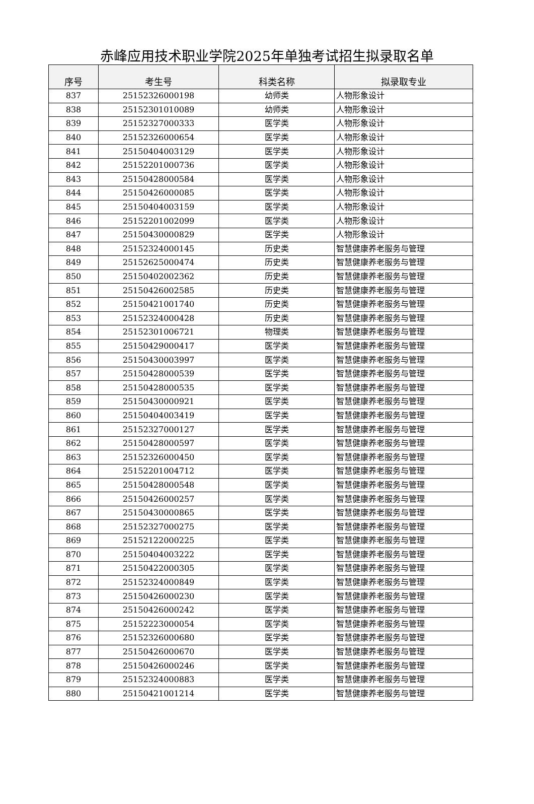赤峰应用技术职业学院2025年单独考试招生拟录取名单
| 序号 | 考生号 | 科类名称 | 拟录取专业 |
| --- | --- | --- | --- |
| 837 | 25152326000198 | 幼师类 | 人物形象设计 |
| 838 | 25152301010089 | 幼师类 | 人物形象设计 |
| 839 | 25152327000333 | 医学类 | 人物形象设计 |
| 840 | 25152326000654 | 医学类 | 人物形象设计 |
| 841 | 25150404003129 | 医学类 | 人物形象设计 |
| 842 | 25152201000736 | 医学类 | 人物形象设计 |
| 843 | 25150428000584 | 医学类 | 人物形象设计 |
| 844 | 25150426000085 | 医学类 | 人物形象设计 |
| 845 | 25150404003159 | 医学类 | 人物形象设计 |
| 846 | 25152201002099 | 医学类 | 人物形象设计 |
| 847 | 25150430000829 | 医学类 | 人物形象设计 |
| 848 | 25152324000145 | 历史类 | 智慧健康养老服务与管理 |
| 849 | 25152625000474 | 历史类 | 智慧健康养老服务与管理 |
| 850 | 25150402002362 | 历史类 | 智慧健康养老服务与管理 |
| 851 | 25150426002585 | 历史类 | 智慧健康养老服务与管理 |
| 852 | 25150421001740 | 历史类 | 智慧健康养老服务与管理 |
| 853 | 25152324000428 | 历史类 | 智慧健康养老服务与管理 |
| 854 | 25152301006721 | 物理类 | 智慧健康养老服务与管理 |
| 855 | 25150429000417 | 医学类 | 智慧健康养老服务与管理 |
| 856 | 25150430003997 | 医学类 | 智慧健康养老服务与管理 |
| 857 | 25150428000539 | 医学类 | 智慧健康养老服务与管理 |
| 858 | 25150428000535 | 医学类 | 智慧健康养老服务与管理 |
| 859 | 25150430000921 | 医学类 | 智慧健康养老服务与管理 |
| 860 | 25150404003419 | 医学类 | 智慧健康养老服务与管理 |
| 861 | 25152327000127 | 医学类 | 智慧健康养老服务与管理 |
| 862 | 25150428000597 | 医学类 | 智慧健康养老服务与管理 |
| 863 | 25152326000450 | 医学类 | 智慧健康养老服务与管理 |
| 864 | 25152201004712 | 医学类 | 智慧健康养老服务与管理 |
| 865 | 25150428000548 | 医学类 | 智慧健康养老服务与管理 |
| 866 | 25150426000257 | 医学类 | 智慧健康养老服务与管理 |
| 867 | 25150430000865 | 医学类 | 智慧健康养老服务与管理 |
| 868 | 25152327000275 | 医学类 | 智慧健康养老服务与管理 |
| 869 | 25152122000225 | 医学类 | 智慧健康养老服务与管理 |
| 870 | 25150404003222 | 医学类 | 智慧健康养老服务与管理 |
| 871 | 25150422000305 | 医学类 | 智慧健康养老服务与管理 |
| 872 | 25152324000849 | 医学类 | 智慧健康养老服务与管理 |
| 873 | 25150426000230 | 医学类 | 智慧健康养老服务与管理 |
| 874 | 25150426000242 | 医学类 | 智慧健康养老服务与管理 |
| 875 | 25152223000054 | 医学类 | 智慧健康养老服务与管理 |
| 876 | 25152326000680 | 医学类 | 智慧健康养老服务与管理 |
| 877 | 25150426000670 | 医学类 | 智慧健康养老服务与管理 |
| 878 | 25150426000246 | 医学类 | 智慧健康养老服务与管理 |
| 879 | 25152324000883 | 医学类 | 智慧健康养老服务与管理 |
| 880 | 25150421001214 | 医学类 | 智慧健康养老服务与管理 |